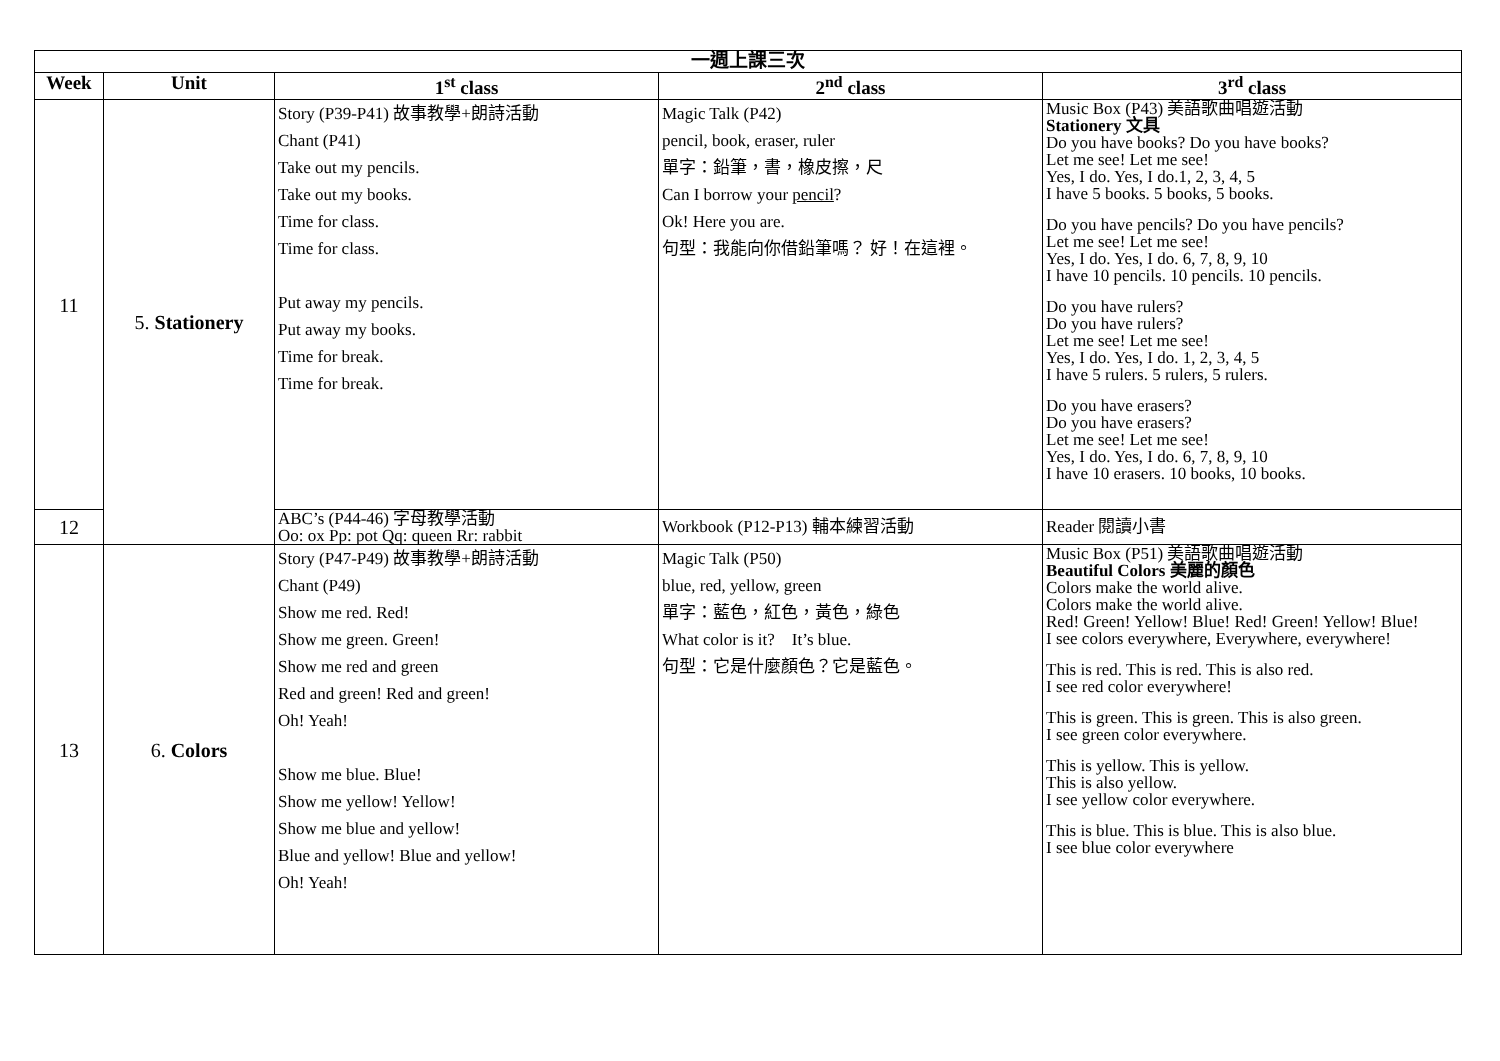| 一週上課三次 | | | | |
| --- | --- | --- | --- | --- |
| Week | Unit | 1<sup>st</sup> class | 2<sup>nd</sup> class | 3<sup>rd</sup> class |
| 11 | 5. Stationery | Story (P39-P41) 故事教學+朗詩活動 Chant (P41) Take out my pencils. Take out my books. Time for class. Time for class. Put away my pencils. Put away my books. Time for break. Time for break. | Magic Talk (P42) pencil, book, eraser, ruler 單字：鉛筆，書，橡皮擦，尺 Can I borrow your pencil ? Ok! Here you are. 句型：我能向你借鉛筆嗎？ 好！在這裡。 | Music Box (P43) 美語歌曲唱遊活動 Stationery 文具 Do you have books? Do you have books? Let me see! Let me see! Yes, I do. Yes, I do.1, 2, 3, 4, 5 I have 5 books. 5 books, 5 books. Do you have pencils? Do you have pencils? Let me see! Let me see! Yes, I do. Yes, I do. 6, 7, 8, 9, 10 I have 10 pencils. 10 pencils. 10 pencils. Do you have rulers? Do you have rulers? Let me see! Let me see! Yes, I do. Yes, I do. 1, 2, 3, 4, 5 I have 5 rulers. 5 rulers, 5 rulers. Do you have erasers? Do you have erasers? Let me see! Let me see! Yes, I do. Yes, I do. 6, 7, 8, 9, 10 I have 10 erasers. 10 books, 10 books. |
| 12 | | ABC’s (P44-46) 字母教學活動 Oo: ox Pp: pot Qq: queen Rr: rabbit | Workbook (P12-P13) 輔本練習活動 | Reader 閱讀小書 |
| 13 | 6. Colors | Story (P47-P49) 故事教學+朗詩活動 Chant (P49) Show me red. Red! Show me green. Green! Show me red and green Red and green! Red and green! Oh! Yeah! Show me blue. Blue! Show me yellow! Yellow! Show me blue and yellow! Blue and yellow! Blue and yellow! Oh! Yeah! | Magic Talk (P50) blue, red, yellow, green 單字：藍色，紅色，黃色，綠色 What color is it? It’s blue. 句型：它是什麼顏色？它是藍色。 | Music Box (P51) 美語歌曲唱遊活動 Beautiful Colors 美麗的顏色 Colors make the world alive. Colors make the world alive. Red! Green! Yellow! Blue! Red! Green! Yellow! Blue! I see colors everywhere, Everywhere, everywhere! This is red. This is red. This is also red. I see red color everywhere! This is green. This is green. This is also green. I see green color everywhere. This is yellow. This is yellow. This is also yellow. I see yellow color everywhere. This is blue. This is blue. This is also blue. I see blue color everywhere |